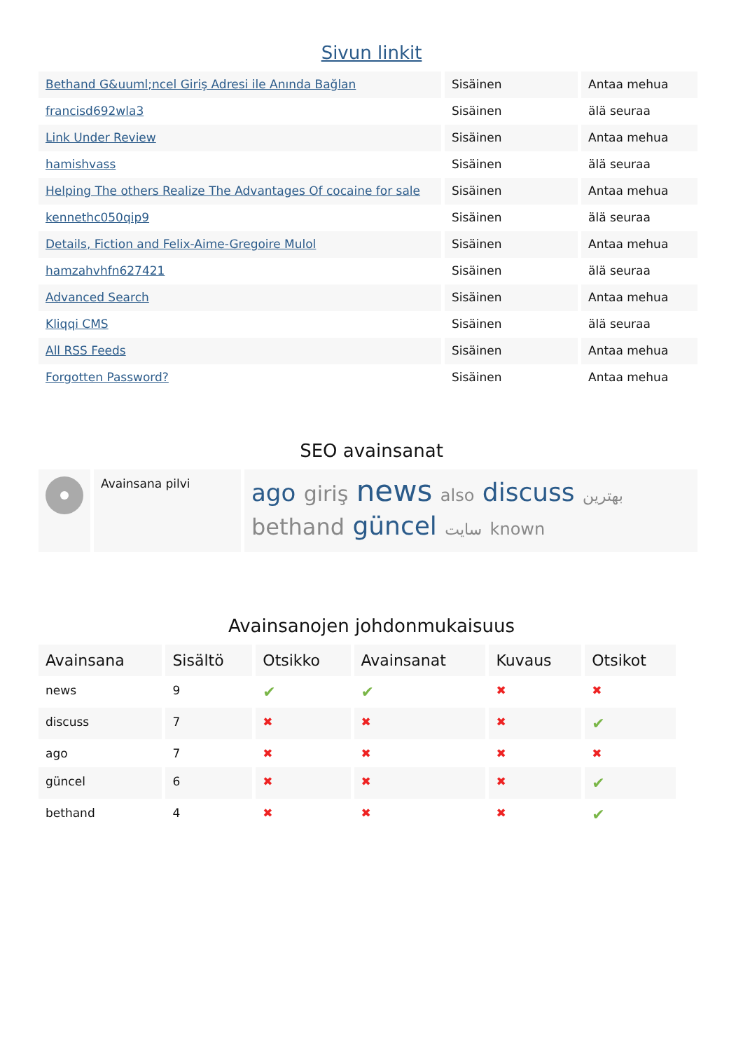Sivun linkit
| Bethand G&uuml;ncel Giriş Adresi ile Anında Bağlan | Sisäinen | Antaa mehua |
| francisd692wla3 | Sisäinen | älä seuraa |
| Link Under Review | Sisäinen | Antaa mehua |
| hamishvass | Sisäinen | älä seuraa |
| Helping The others Realize The Advantages Of cocaine for sale | Sisäinen | Antaa mehua |
| kennethc050qip9 | Sisäinen | älä seuraa |
| Details, Fiction and Felix-Aime-Gregoire Mulol | Sisäinen | Antaa mehua |
| hamzahvhfn627421 | Sisäinen | älä seuraa |
| Advanced Search | Sisäinen | Antaa mehua |
| Kliqqi CMS | Sisäinen | älä seuraa |
| All RSS Feeds | Sisäinen | Antaa mehua |
| Forgotten Password? | Sisäinen | Antaa mehua |
SEO avainsanat
| | Avainsana pilvi | ago giriş news also discuss بهترین bethand güncel سایت known |
Avainsanojen johdonmukaisuus
| Avainsana | Sisältö | Otsikko | Avainsanat | Kuvaus | Otsikot |
| --- | --- | --- | --- | --- | --- |
| news | 9 | ✔ | ✔ | ✖ | ✖ |
| discuss | 7 | ✖ | ✖ | ✖ | ✔ |
| ago | 7 | ✖ | ✖ | ✖ | ✖ |
| güncel | 6 | ✖ | ✖ | ✖ | ✔ |
| bethand | 4 | ✖ | ✖ | ✖ | ✔ |